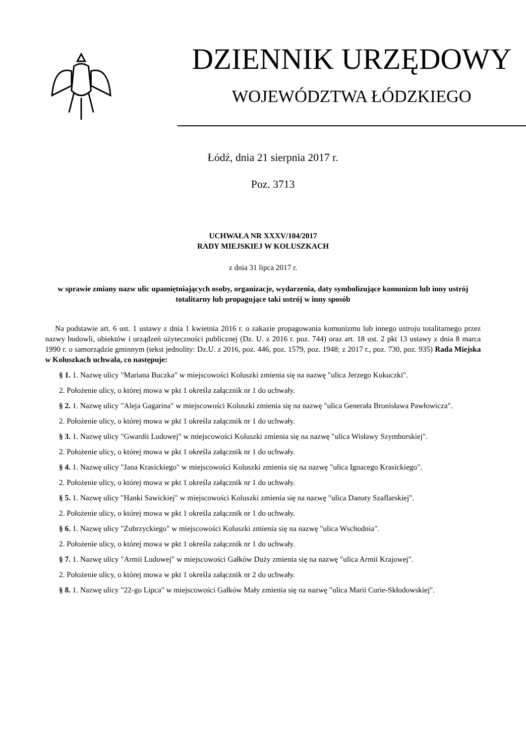DZIENNIK URZĘDOWY
WOJEWÓDZTWA ŁÓDZKIEGO
Łódź, dnia 21 sierpnia 2017 r.
Poz. 3713
UCHWAŁA NR XXXV/104/2017
RADY MIEJSKIEJ W KOLUSZKACH
z dnia 31 lipca 2017 r.
w sprawie zmiany nazw ulic upamiętniających osoby, organizacje, wydarzenia, daty symbolizujące komunizm lub inny ustrój totalitarny lub propagujące taki ustrój w inny sposób
Na podstawie art. 6 ust. 1 ustawy z dnia 1 kwietnia 2016 r. o zakazie propagowania komunizmu lub innego ustroju totalitarnego przez nazwy budowli, obiektów i urządzeń użyteczności publicznej (Dz. U. z 2016 r. poz. 744) oraz art. 18 ust. 2 pkt 13 ustawy z dnia 8 marca 1990 r. o samorządzie gminnym (tekst jednolity: Dz.U. z 2016, poz. 446, poz. 1579, poz. 1948; z 2017 r., poz. 730, poz. 935) Rada Miejska w Koluszkach uchwala, co następuje:
§ 1. 1. Nazwę ulicy "Mariana Buczka" w miejscowości Koluszki zmienia się na nazwę "ulica Jerzego Kukuczki".
2. Położenie ulicy, o której mowa w pkt 1 określa załącznik nr 1 do uchwały.
§ 2. 1. Nazwę ulicy "Aleja Gagarina" w miejscowości Koluszki zmienia się na nazwę "ulica Generała Bronisława Pawłowicza".
2. Położenie ulicy, o której mowa w pkt 1 określa załącznik nr 1 do uchwały.
§ 3. 1. Nazwę ulicy "Gwardii Ludowej" w miejscowości Koluszki zmienia się na nazwę "ulica Wisławy Szymborskiej".
2. Położenie ulicy, o której mowa w pkt 1 określa załącznik nr 1 do uchwały.
§ 4. 1. Nazwę ulicy "Jana Krasickiego" w miejscowości Koluszki zmienia się na nazwę "ulica Ignacego Krasickiego".
2. Położenie ulicy, o której mowa w pkt 1 określa załącznik nr 1 do uchwały.
§ 5. 1. Nazwę ulicy "Hanki Sawickiej" w miejscowości Koluszki zmienia się na nazwę "ulica Danuty Szaflarskiej".
2. Położenie ulicy, o której mowa w pkt 1 określa załącznik nr 1 do uchwały.
§ 6. 1. Nazwę ulicy "Zubrzyckiego" w miejscowości Koluszki zmienia się na nazwę "ulica Wschodnia".
2. Położenie ulicy, o której mowa w pkt 1 określa załącznik nr 1 do uchwały.
§ 7. 1. Nazwę ulicy "Armii Ludowej" w miejscowości Gałków Duży zmienia się na nazwę "ulica Armii Krajowej".
2. Położenie ulicy, o której mowa w pkt 1 określa załącznik nr 2 do uchwały.
§ 8. 1. Nazwę ulicy "22-go Lipca" w miejscowości Gałków Mały zmienia się na nazwę "ulica Marii Curie-Skłodowskiej".